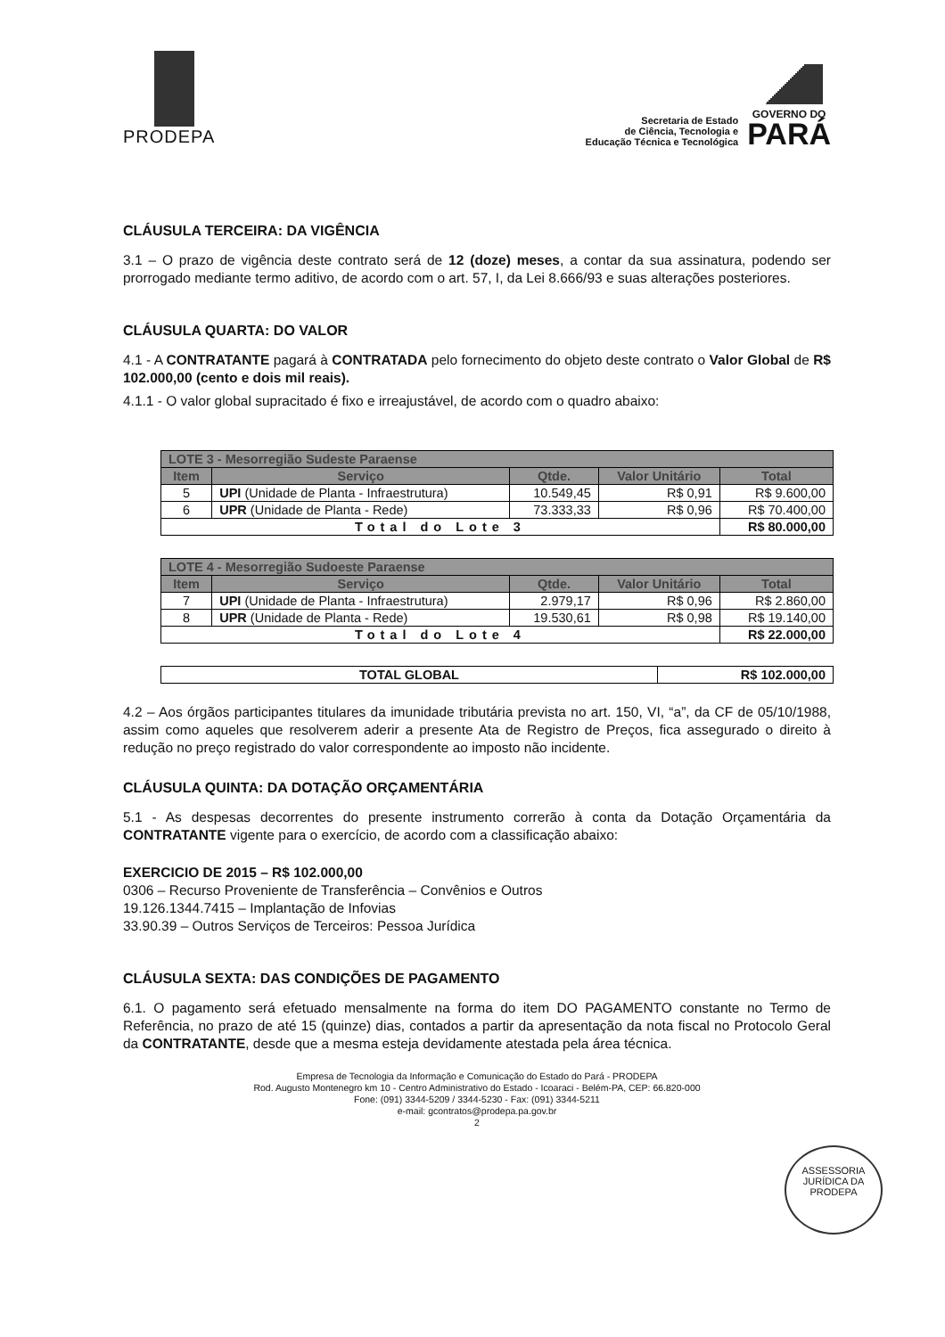PRODEPA
Secretaria de Estado
de Ciência, Tecnologia e
Educação Técnica e Tecnológica
GOVERNO DO
PARÁ
CLÁUSULA TERCEIRA: DA VIGÊNCIA
3.1 – O prazo de vigência deste contrato será de 12 (doze) meses, a contar da sua assinatura, podendo ser prorrogado mediante termo aditivo, de acordo com o art. 57, I, da Lei 8.666/93 e suas alterações posteriores.
CLÁUSULA QUARTA: DO VALOR
4.1 - A CONTRATANTE pagará à CONTRATADA pelo fornecimento do objeto deste contrato o Valor Global de R$ 102.000,00 (cento e dois mil reais).
4.1.1 - O valor global supracitado é fixo e irreajustável, de acordo com o quadro abaixo:
| LOTE 3 - Mesorregião Sudeste Paraense | | | | |
| --- | --- | --- | --- | --- |
| Item | Serviço | Qtde. | Valor Unitário | Total |
| 5 | UPI (Unidade de Planta - Infraestrutura) | 10.549,45 | R$ 0,91 | R$ 9.600,00 |
| 6 | UPR (Unidade de Planta - Rede) | 73.333,33 | R$ 0,96 | R$ 70.400,00 |
| Total do Lote 3 | | | | R$ 80.000,00 |
| LOTE 4 - Mesorregião Sudoeste Paraense | | | | |
| --- | --- | --- | --- | --- |
| Item | Serviço | Qtde. | Valor Unitário | Total |
| 7 | UPI (Unidade de Planta - Infraestrutura) | 2.979,17 | R$ 0,96 | R$ 2.860,00 |
| 8 | UPR (Unidade de Planta - Rede) | 19.530,61 | R$ 0,98 | R$ 19.140,00 |
| Total do Lote 4 | | | | R$ 22.000,00 |
| TOTAL GLOBAL | R$ 102.000,00 |
4.2 – Aos órgãos participantes titulares da imunidade tributária prevista no art. 150, VI, “a”, da CF de 05/10/1988, assim como aqueles que resolverem aderir a presente Ata de Registro de Preços, fica assegurado o direito à redução no preço registrado do valor correspondente ao imposto não incidente.
CLÁUSULA QUINTA: DA DOTAÇÃO ORÇAMENTÁRIA
5.1 - As despesas decorrentes do presente instrumento correrão à conta da Dotação Orçamentária da CONTRATANTE vigente para o exercício, de acordo com a classificação abaixo:
EXERCICIO DE 2015 – R$ 102.000,00
0306 – Recurso Proveniente de Transferência – Convênios e Outros
19.126.1344.7415 – Implantação de Infovias
33.90.39 – Outros Serviços de Terceiros: Pessoa Jurídica
CLÁUSULA SEXTA: DAS CONDIÇÕES DE PAGAMENTO
6.1. O pagamento será efetuado mensalmente na forma do item DO PAGAMENTO constante no Termo de Referência, no prazo de até 15 (quinze) dias, contados a partir da apresentação da nota fiscal no Protocolo Geral da CONTRATANTE, desde que a mesma esteja devidamente atestada pela área técnica.
Empresa de Tecnologia da Informação e Comunicação do Estado do Pará - PRODEPA
Rod. Augusto Montenegro km 10 - Centro Administrativo do Estado - Icoaraci - Belém-PA, CEP: 66.820-000
Fone: (091) 3344-5209 / 3344-5230 - Fax: (091) 3344-5211
e-mail: gcontratos@prodepa.pa.gov.br
2
ASSESSORIA JURÍDICA DA PRODEPA